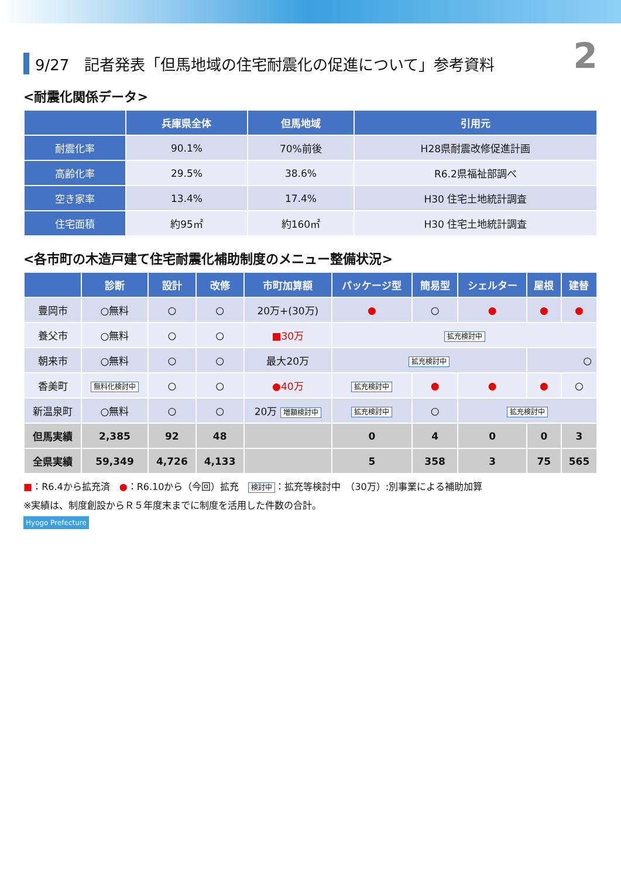2
9/27　記者発表「但馬地域の住宅耐震化の促進について」参考資料
<耐震化関係データ>
| | 兵庫県全体 | 但馬地域 | 引用元 |
| --- | --- | --- | --- |
| 耐震化率 | 90.1% | 70%前後 | H28県耐震改修促進計画 |
| 高齢化率 | 29.5% | 38.6% | R6.2県福祉部調べ |
| 空き家率 | 13.4% | 17.4% | H30 住宅土地統計調査 |
| 住宅面積 | 約95㎡ | 約160㎡ | H30 住宅土地統計調査 |
<各市町の木造戸建て住宅耐震化補助制度のメニュー整備状況>
| | 診断 | 設計 | 改修 | 市町加算額 | パッケージ型 | 簡易型 | シェルター | 屋根 | 建替 |
| --- | --- | --- | --- | --- | --- | --- | --- | --- | --- |
| 豊岡市 | ○無料 | ○ | ○ | 20万+(30万) | ● | ○ | ● | ● | ● |
| 養父市 | ○無料 | ○ | ○ | ■30万 | 拡充検討中 | | | | |
| 朝来市 | ○無料 | ○ | ○ | 最大20万 | 拡充検討中 | | | ○ | |
| 香美町 | 無料化検討中 | ○ | ○ | ●40万 | 拡充検討中 | ● | ● | ● | ○ |
| 新温泉町 | ○無料 | ○ | ○ | 20万 増額検討中 | 拡充検討中 | ○ | 拡充検討中 | | |
| 但馬実績 | 2,385 | 92 | 48 | | 0 | 4 | 0 | 0 | 3 |
| 全県実績 | 59,349 | 4,726 | 4,133 | | 5 | 358 | 3 | 75 | 565 |
■：R6.4から拡充済　●：R6.10から（今回）拡充　検討中 ：拡充等検討中　（30万）:別事業による補助加算
※実績は、制度創設からＲ５年度末までに制度を活用した件数の合計。
Hyogo Prefecture